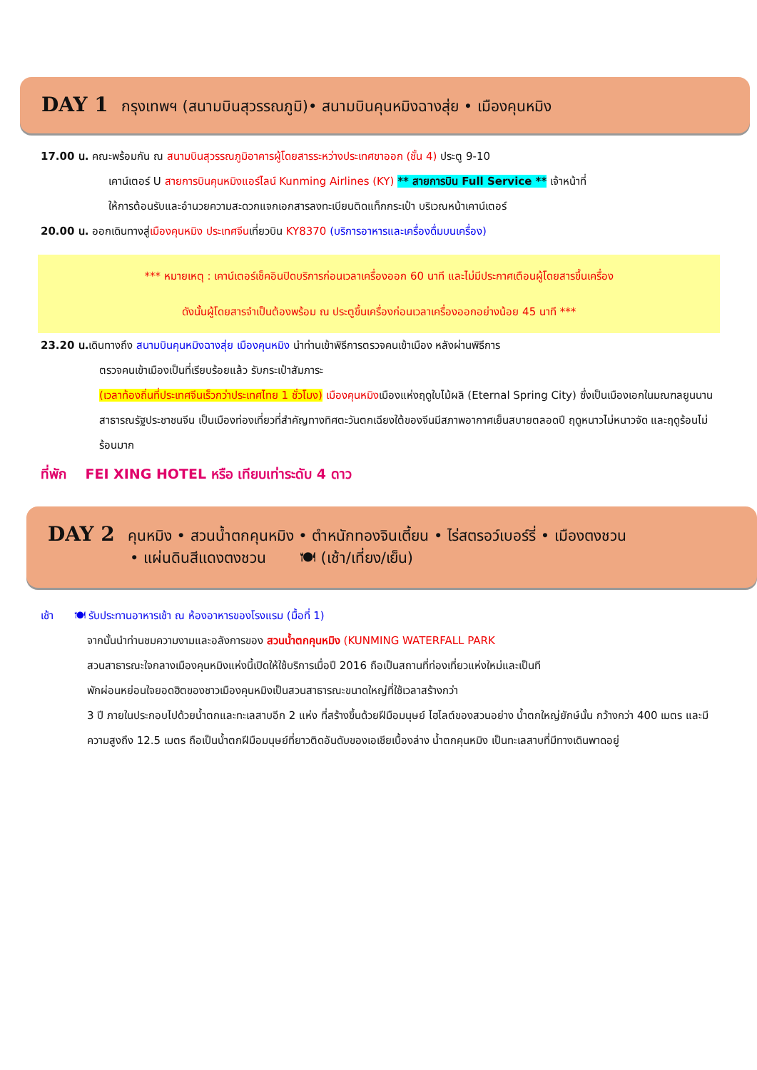DAY 1 กรุงเทพฯ (สนามบินสุวรรณภูมิ)• สนามบินคุนหมิงฉางสุ่ย • เมืองคุนหมิง
17.00 น. คณะพร้อมกัน ณ สนามบินสุวรรณภูมิอาคารผู้โดยสารระหว่างประเทศขาออก (ชั้น 4) ประตู 9-10
เคาน์เตอร์ U สายการบินคุนหมิงแอร์ไลน์ Kunming Airlines (KY) ** สายการบิน Full Service ** เจ้าหน้าที่
ให้การต้อนรับและอำนวยความสะดวกแจกเอกสารลงทะเบียนติดแท็กกระเป๋า บริเวณหน้าเคาน์เตอร์
20.00 น. ออกเดินทางสู่เมืองคุนหมิง ประเทศจีนเที่ยวบิน KY8370 (บริการอาหารและเครื่องดื่มบนเครื่อง)
*** หมายเหตุ : เคาน์เตอร์เช็คอินปิดบริการก่อนเวลาเครื่องออก 60 นาที และไม่มีประกาศเตือนผู้โดยสารขึ้นเครื่อง
ดังนั้นผู้โดยสารจำเป็นต้องพร้อม ณ ประตูขึ้นเครื่องก่อนเวลาเครื่องออกอย่างน้อย 45 นาที ***
23.20 น. เดินทางถึง สนามบินคุนหมิงฉางสุ่ย เมืองคุนหมิง นำท่านเข้าพิธีการตรวจคนเข้าเมือง หลังผ่านพิธีการ
ตรวจคนเข้าเมืองเป็นที่เรียบร้อยแล้ว รับกระเป๋าสัมภาระ
(เวลาท้องถิ่นที่ประเทศจีนเร็วกว่าประเทศไทย 1 ชั่วโมง) เมืองคุนหมิงเมืองแห่งฤดูใบไม้ผลิ (Eternal Spring City) ซึ่งเป็นเมืองเอกในมณฑลยูนนาน สาธารณรัฐประชาชนจีน เป็นเมืองท่องเที่ยวที่สำคัญทางทิศตะวันตกเฉียงใต้ของจีนมีสภาพอากาศเย็นสบายตลอดปี ฤดูหนาวไม่หนาวจัด และฤดูร้อนไม่ร้อนมาก
ที่พัก FEI XING HOTEL หรือ เทียบเท่าระดับ 4 ดาว
DAY 2 คุนหมิง • สวนน้ำตกคุนหมิง • ตำหนักทองจินเตี้ยน • ไร่สตรอว์เบอร์รี่ • เมืองตงชวน
• แผ่นดินสีแดงตงชวน 🍽 (เช้า/เที่ยง/เย็น)
เช้า 🍽 รับประทานอาหารเช้า ณ ห้องอาหารของโรงแรม (มื้อที่ 1)
จากนั้นนำท่านชมความงามและอลังการของ สวนน้ำตกคุนหมิง (KUNMING WATERFALL PARK
สวนสาธารณะใจกลางเมืองคุนหมิงแห่งนี้เปิดให้ใช้บริการเมื่อปี 2016 ถือเป็นสถานที่ท่องเที่ยวแห่งใหม่และเป็นที
พักผ่อนหย่อนใจยอดฮิตของชาวเมืองคุนหมิงเป็นสวนสาธารณะขนาดใหญ่ที่ใช้เวลาสร้างกว่า
3 ปี ภายในประกอบไปด้วยน้ำตกและทะเลสาบอีก 2 แห่ง ที่สร้างขึ้นด้วยฝีมือมนุษย์ ไฮไลต์ของสวนอย่าง น้ำตกใหญ่ยักษ์นั้น กว้างกว่า 400 เมตร และมีความสูงถึง 12.5 เมตร ถือเป็นน้ำตกฝีมือมนุษย์ที่ยาวติดอันดับของเอเชียเบื้องล่าง น้ำตกคุนหมิง เป็นทะเลสาบที่มีทางเดินพาดอยู่